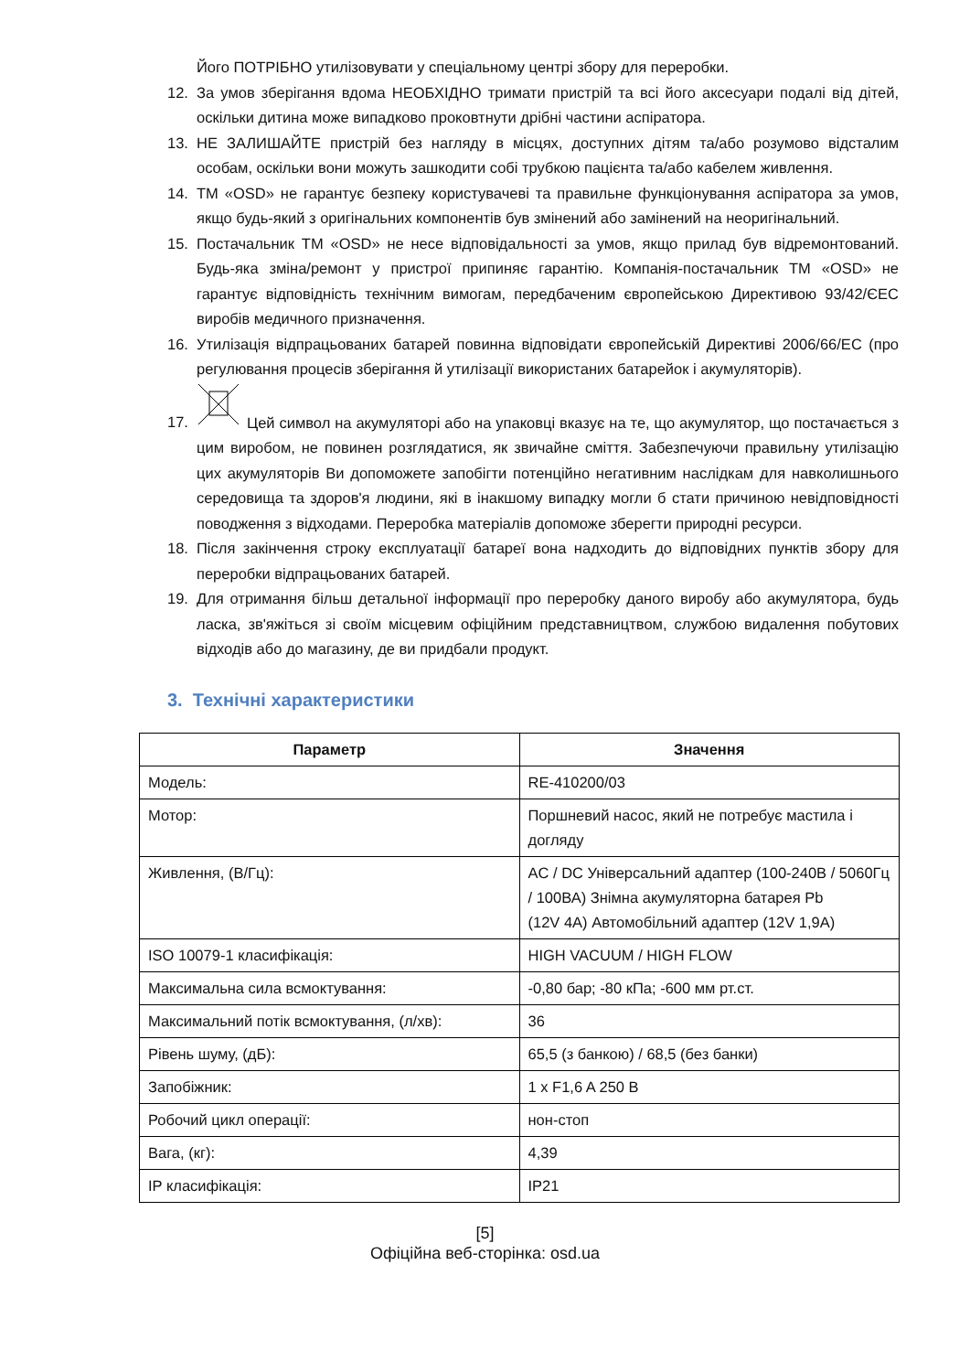Його ПОТРІБНО утилізовувати у спеціальному центрі збору для переробки.
12. За умов зберігання вдома НЕОБХІДНО тримати пристрій та всі його аксесуари подалі від дітей, оскільки дитина може випадково проковтнути дрібні частини аспіратора.
13. НЕ ЗАЛИШАЙТЕ пристрій без нагляду в місцях, доступних дітям та/або розумово відсталим особам, оскільки вони можуть зашкодити собі трубкою пацієнта та/або кабелем живлення.
14. ТМ «OSD» не гарантує безпеку користувачеві та правильне функціонування аспіратора за умов, якщо будь-який з оригінальних компонентів був змінений або замінений на неоригінальний.
15. Постачальник ТМ «OSD» не несе відповідальності за умов, якщо прилад був відремонтований. Будь-яка зміна/ремонт у пристрої припиняє гарантію. Компанія-постачальник ТМ «OSD» не гарантує відповідність технічним вимогам, передбаченим європейською Директивою 93/42/ЄЕС виробів медичного призначення.
16. Утилізація відпрацьованих батарей повинна відповідати європейській Директиві 2006/66/ЕС (про регулювання процесів зберігання й утилізації використаних батарейок і акумуляторів).
17. Цей символ на акумуляторі або на упаковці вказує на те, що акумулятор, що постачається з цим виробом, не повинен розглядатися, як звичайне сміття. Забезпечуючи правильну утилізацію цих акумуляторів Ви допоможете запобігти потенційно негативним наслідкам для навколишнього середовища та здоров'я людини, які в інакшому випадку могли б стати причиною невідповідності поводження з відходами. Переробка матеріалів допоможе зберегти природні ресурси.
18. Після закінчення строку експлуатації батареї вона надходить до відповідних пунктів збору для переробки відпрацьованих батарей.
19. Для отримання більш детальної інформації про переробку даного виробу або акумулятора, будь ласка, зв'яжіться зі своїм місцевим офіційним представництвом, службою видалення побутових відходів або до магазину, де ви придбали продукт.
3. Технічні характеристики
| Параметр | Значення |
| --- | --- |
| Модель: | RE-410200/03 |
| Мотор: | Поршневий насос, який не потребує мастила і догляду |
| Живлення, (В/Гц): | AC / DC Універсальний адаптер (100-240В / 5060Гц / 100ВА) Знімна акумуляторна батарея Pb (12V 4A) Автомобільний адаптер (12V 1,9A) |
| ISO 10079-1 класифікація: | HIGH VACUUM / HIGH FLOW |
| Максимальна сила всмоктування: | -0,80 бар; -80 кПа; -600 мм рт.ст. |
| Максимальний потік всмоктування, (л/хв): | 36 |
| Рівень шуму, (дБ): | 65,5 (з банкою) / 68,5 (без банки) |
| Запобіжник: | 1 x F1,6 A 250 B |
| Робочий цикл операції: | нон-стоп |
| Вага, (кг): | 4,39 |
| IP класифікація: | IP21 |
[5]
Офіційна веб-сторінка: osd.ua